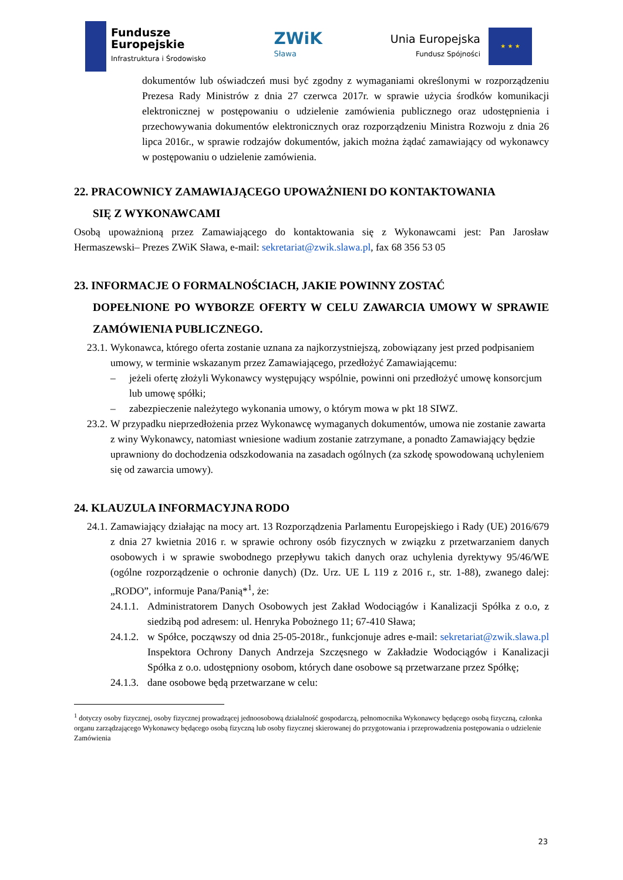Fundusze
Europejskie
Infrastruktura i Środowisko
ZWiK
Sława
Unia Europejska
Fundusz Spójności
★ ★ ★
dokumentów lub oświadczeń musi być zgodny z wymaganiami określonymi w rozporządzeniu Prezesa Rady Ministrów z dnia 27 czerwca 2017r. w sprawie użycia środków komunikacji elektronicznej w postępowaniu o udzielenie zamówienia publicznego oraz udostępnienia i przechowywania dokumentów elektronicznych oraz rozporządzeniu Ministra Rozwoju z dnia 26 lipca 2016r., w sprawie rodzajów dokumentów, jakich można żądać zamawiający od wykonawcy w postępowaniu o udzielenie zamówienia.
22. PRACOWNICY ZAMAWIAJĄCEGO UPOWAŻNIENI DO KONTAKTOWANIA
SIĘ Z WYKONAWCAMI
Osobą upoważnioną przez Zamawiającego do kontaktowania się z Wykonawcami jest: Pan Jarosław Hermaszewski– Prezes ZWiK Sława, e-mail: sekretariat@zwik.slawa.pl, fax 68 356 53 05
23. INFORMACJE O FORMALNOŚCIACH, JAKIE POWINNY ZOSTAĆ
DOPEŁNIONE PO WYBORZE OFERTY W CELU ZAWARCIA UMOWY W SPRAWIE ZAMÓWIENIA PUBLICZNEGO.
23.1.
Wykonawca, którego oferta zostanie uznana za najkorzystniejszą, zobowiązany jest przed podpisaniem umowy, w terminie wskazanym przez Zamawiającego, przedłożyć Zamawiającemu:
– jeżeli ofertę złożyli Wykonawcy występujący wspólnie, powinni oni przedłożyć umowę konsorcjum lub umowę spółki;
– zabezpieczenie należytego wykonania umowy, o którym mowa w pkt 18 SIWZ.
23.2.
W przypadku nieprzedłożenia przez Wykonawcę wymaganych dokumentów, umowa nie zostanie zawarta z winy Wykonawcy, natomiast wniesione wadium zostanie zatrzymane, a ponadto Zamawiający będzie uprawniony do dochodzenia odszkodowania na zasadach ogólnych (za szkodę spowodowaną uchyleniem się od zawarcia umowy).
24. KLAUZULA INFORMACYJNA RODO
24.1.
Zamawiający działając na mocy art. 13 Rozporządzenia Parlamentu Europejskiego i Rady (UE) 2016/679 z dnia 27 kwietnia 2016 r. w sprawie ochrony osób fizycznych w związku z przetwarzaniem danych osobowych i w sprawie swobodnego przepływu takich danych oraz uchylenia dyrektywy 95/46/WE (ogólne rozporządzenie o ochronie danych) (Dz. Urz. UE L 119 z 2016 r., str. 1-88), zwanego dalej: „RODO”, informuje Pana/Panią*<sup>1</sup>, że:
24.1.1.
Administratorem Danych Osobowych jest Zakład Wodociągów i Kanalizacji Spółka z o.o, z siedzibą pod adresem: ul. Henryka Pobożnego 11; 67-410 Sława;
24.1.2.
w Spółce, począwszy od dnia 25-05-2018r., funkcjonuje adres e-mail: sekretariat@zwik.slawa.pl Inspektora Ochrony Danych Andrzeja Szczęsnego w Zakładzie Wodociągów i Kanalizacji Spółka z o.o. udostępniony osobom, których dane osobowe są przetwarzane przez Spółkę;
24.1.3.
dane osobowe będą przetwarzane w celu:
<sup>1</sup> dotyczy osoby fizycznej, osoby fizycznej prowadzącej jednoosobową działalność gospodarczą, pełnomocnika Wykonawcy będącego osobą fizyczną, członka organu zarządzającego Wykonawcy będącego osobą fizyczną lub osoby fizycznej skierowanej do przygotowania i przeprowadzenia postępowania o udzielenie Zamówienia
23